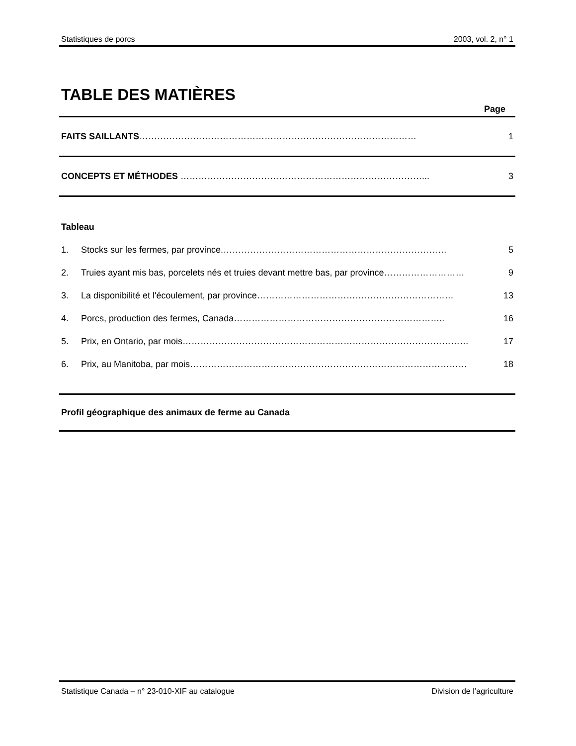Statistiques de porcs 2003, vol. 2, n° 1
TABLE DES MATIÈRES
Page
FAITS SAILLANTS………………………………………………………………………………… 1
CONCEPTS ET MÉTHODES ………………………………………………………………………... 3
Tableau
1. Stocks sur les fermes, par province.………………………………………………………………… 5
2. Truies ayant mis bas, porcelets nés et truies devant mettre bas, par province……………………… 9
3. La disponibilité et l'écoulement, par province………………………………………………………… 13
4. Porcs, production des fermes, Canada…………………………………………………………….. 16
5. Prix, en Ontario, par mois…………………………………………………………………………………… 17
6. Prix, au Manitoba, par mois………………………………………………………………………………… 18
Profil géographique des animaux de ferme au Canada
Statistique Canada – n° 23-010-XIF au catalogue Division de l’agriculture